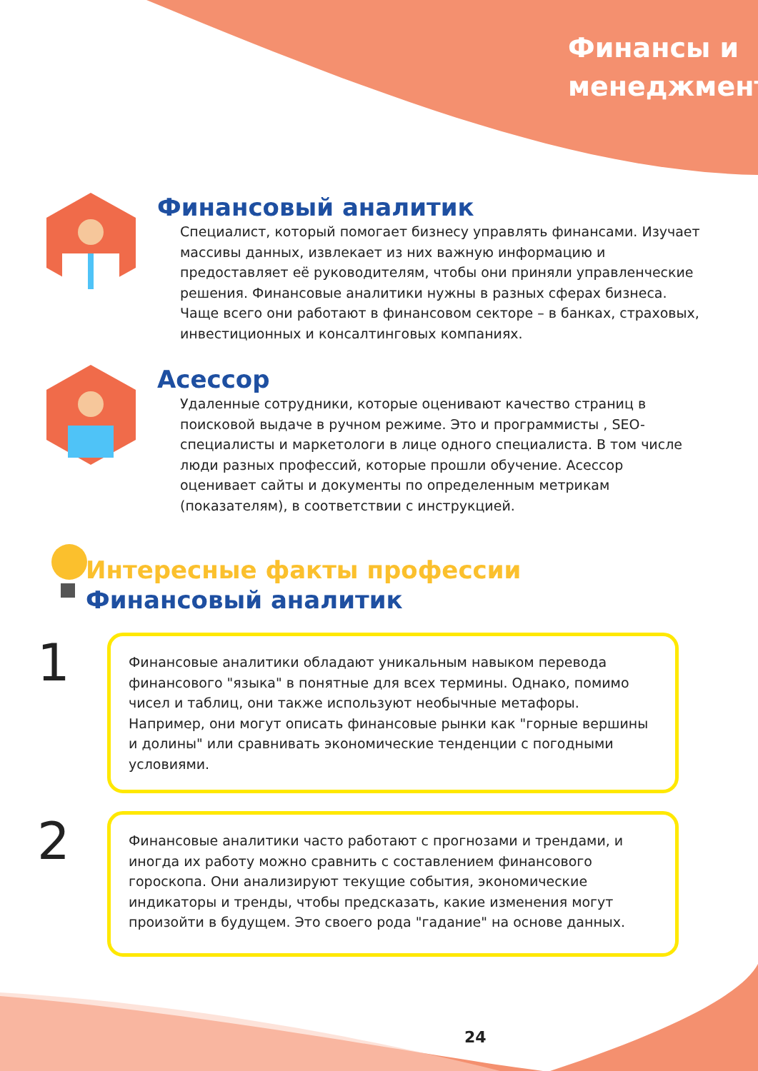Финансы и
менеджмент
Финансовый аналитик
Специалист, который помогает бизнесу управлять финансами. Изучает массивы данных, извлекает из них важную информацию и предоставляет её руководителям, чтобы они приняли управленческие решения. Финансовые аналитики нужны в разных сферах бизнеса. Чаще всего они работают в финансовом секторе – в банках, страховых, инвестиционных и консалтинговых компаниях.
Асессор
Удаленные сотрудники, которые оценивают качество страниц в поисковой выдаче в ручном режиме. Это и программисты , SEO-специалисты и маркетологи в лице одного специалиста. В том числе люди разных профессий, которые прошли обучение. Асессор оценивает сайты и документы по определенным метрикам (показателям), в соответствии с инструкцией.
Интересные факты профессии
Финансовый аналитик
1
Финансовые аналитики обладают уникальным навыком перевода финансового "языка" в понятные для всех термины. Однако, помимо чисел и таблиц, они также используют необычные метафоры. Например, они могут описать финансовые рынки как "горные вершины и долины" или сравнивать экономические тенденции с погодными условиями.
2
Финансовые аналитики часто работают с прогнозами и трендами, и иногда их работу можно сравнить с составлением финансового гороскопа. Они анализируют текущие события, экономические индикаторы и тренды, чтобы предсказать, какие изменения могут произойти в будущем. Это своего рода "гадание" на основе данных.
24